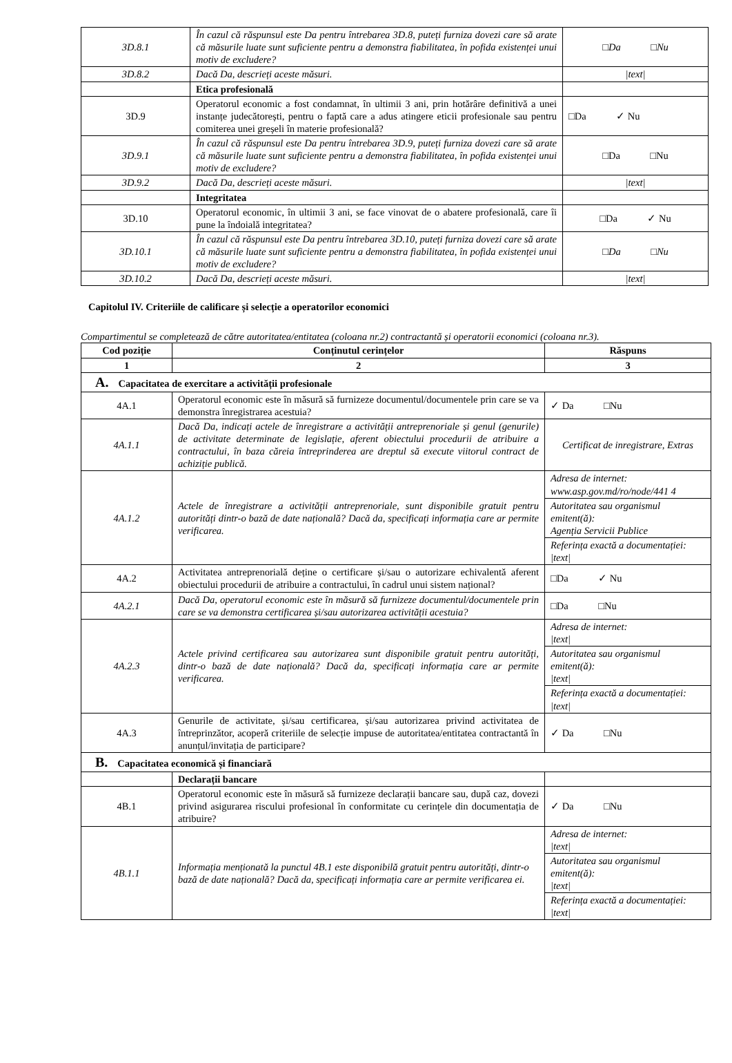| 3D.8.1 | În cazul că răspunsul este Da pentru întrebarea 3D.8, puteți furniza dovezi care să arate că măsurile luate sunt suficiente pentru a demonstra fiabilitatea, în pofida existenței unui motiv de excludere? | □Da □Nu |
| 3D.8.2 | Dacă Da, descrieți aceste măsuri. | /text/ |
| | Etica profesională | |
| 3D.9 | Operatorul economic a fost condamnat, în ultimii 3 ani, prin hotărâre definitivă a unei instanțe judecătorești, pentru o faptă care a adus atingere eticii profesionale sau pentru comiterea unei greșeli în materie profesională? | □Da ✓ Nu |
| 3D.9.1 | În cazul că răspunsul este Da pentru întrebarea 3D.9, puteți furniza dovezi care să arate că măsurile luate sunt suficiente pentru a demonstra fiabilitatea, în pofida existenței unui motiv de excludere? | □Da □Nu |
| 3D.9.2 | Dacă Da, descrieți aceste măsuri. | /text/ |
| | Integritatea | |
| 3D.10 | Operatorul economic, în ultimii 3 ani, se face vinovat de o abatere profesională, care îi pune la îndoială integritatea? | □Da ✓ Nu |
| 3D.10.1 | În cazul că răspunsul este Da pentru întrebarea 3D.10, puteți furniza dovezi care să arate că măsurile luate sunt suficiente pentru a demonstra fiabilitatea, în pofida existenței unui motiv de excludere? | □Da □Nu |
| 3D.10.2 | Dacă Da, descrieți aceste măsuri. | /text/ |
Capitolul IV. Criteriile de calificare și selecție a operatorilor economici
Compartimentul se completează de către autoritatea/entitatea (coloana nr.2) contractantă și operatorii economici (coloana nr.3).
| Cod poziție | Conținutul cerințelor | Răspuns |
| --- | --- | --- |
| 1 | 2 | 3 |
| A. Capacitatea de exercitare a activității profesionale | | |
| 4A.1 | Operatorul economic este în măsură să furnizeze documentul/documentele prin care se va demonstra înregistrarea acestuia? | ✓ Da □Nu |
| 4A.1.1 | Dacă Da, indicați actele de înregistrare a activității antreprenoriale și genul (genurile) de activitate determinate de legislație, aferent obiectului procedurii de atribuire a contractului, în baza căreia întreprinderea are dreptul să execute viitorul contract de achiziție publică. | Certificat de inregistrare, Extras |
| 4A.1.2 | Actele de înregistrare a activității antreprenoriale, sunt disponibile gratuit pentru autorități dintr-o bază de date națională? Dacă da, specificați informația care ar permite verificarea. | Adresa de internet: www.asp.gov.md/ro/node/441 4 |
| | | Autoritatea sau organismul emitent(ă): Agenția Servicii Publice |
| | | Referința exactă a documentației: /text/ |
| 4A.2 | Activitatea antreprenorială deține o certificare și/sau o autorizare echivalentă aferent obiectului procedurii de atribuire a contractului, în cadrul unui sistem național? | □Da ✓ Nu |
| 4A.2.1 | Dacă Da, operatorul economic este în măsură să furnizeze documentul/documentele prin care se va demonstra certificarea și/sau autorizarea activității acestuia? | □Da □Nu |
| 4A.2.3 | Actele privind certificarea sau autorizarea sunt disponibile gratuit pentru autorități, dintr-o bază de date națională? Dacă da, specificați informația care ar permite verificarea. | Adresa de internet: /text/ |
| | | Autoritatea sau organismul emitent(ă): /text/ |
| | | Referința exactă a documentației: /text/ |
| 4A.3 | Genurile de activitate, și/sau certificarea, și/sau autorizarea privind activitatea de întreprinzător, acoperă criteriile de selecție impuse de autoritatea/entitatea contractantă în anunțul/invitația de participare? | ✓ Da □Nu |
| B. Capacitatea economică și financiară | | |
| | Declarații bancare | |
| 4B.1 | Operatorul economic este în măsură să furnizeze declarații bancare sau, după caz, dovezi privind asigurarea riscului profesional în conformitate cu cerințele din documentația de atribuire? | ✓ Da □Nu |
| 4B.1.1 | Informația menționată la punctul 4B.1 este disponibilă gratuit pentru autorități, dintr-o bază de date națională? Dacă da, specificați informația care ar permite verificarea ei. | Adresa de internet: /text/ |
| | | Autoritatea sau organismul emitent(ă): /text/ |
| | | Referința exactă a documentației: /text/ |